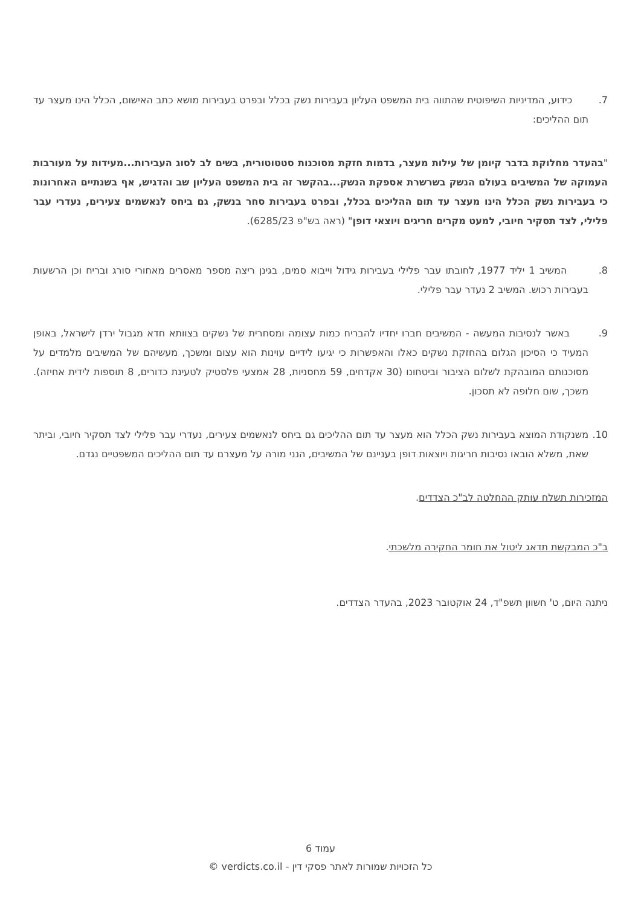7. כידוע, המדיניות השיפוטית שהתווה בית המשפט העליון בעבירות נשק בכלל ובפרט בעבירות מושא כתב האישום, הכלל הינו מעצר עד תום ההליכים:
"בהעדר מחלוקת בדבר קיומן של עילות מעצר, בדמות חזקת מסוכנות סטטוטורית, בשים לב לסוג העבירות...מעידות על מעורבות העמוקה של המשיבים בעולם הנשק בשרשרת אספקת הנשק...בהקשר זה בית המשפט העליון שב והדגיש, אף בשנתיים האחרונות כי בעבירות נשק הכלל הינו מעצר עד תום ההליכים בכלל, ובפרט בעבירות סחר בנשק, גם ביחס לנאשמים צעירים, נעדרי עבר פלילי, לצד תסקיר חיובי, למעט מקרים חריגים ויוצאי דופן" (ראה בש"פ 6285/23).
8. המשיב 1 יליד 1977, לחובתו עבר פלילי בעבירות גידול וייבוא סמים, בגינן ריצה מספר מאסרים מאחורי סורג ובריח וכן הרשעות בעבירות רכוש. המשיב 2 נעדר עבר פלילי.
9. באשר לנסיבות המעשה - המשיבים חברו יחדיו להבריח כמות עצומה ומסחרית של נשקים בצוותא חדא מגבול ירדן לישראל, באופן המעיד כי הסיכון הגלום בהחזקת נשקים כאלו והאפשרות כי יגיעו לידיים עוינות הוא עצום ומשכך, מעשיהם של המשיבים מלמדים על מסוכנותם המובהקת לשלום הציבור וביטחונו (30 אקדחים, 59 מחסניות, 28 אמצעי פלסטיק לטעינת כדורים, 8 תוספות לידית אחיזה). משכך, שום חלופה לא תסכון.
10. משנקודת המוצא בעבירות נשק הכלל הוא מעצר עד תום ההליכים גם ביחס לנאשמים צעירים, נעדרי עבר פלילי לצד תסקיר חיובי, וביתר שאת, משלא הובאו נסיבות חריגות ויוצאות דופן בעניינם של המשיבים, הנני מורה על מעצרם עד תום ההליכים המשפטיים נגדם.
המזכירות תשלח עותק ההחלטה לב"כ הצדדים.
ב"כ המבקשת תדאג ליטול את חומר החקירה מלשכתי.
ניתנה היום, ט' חשוון תשפ"ד, 24 אוקטובר 2023, בהעדר הצדדים.
עמוד 6
כל הזכויות שמורות לאתר פסקי דין - verdicts.co.il ©